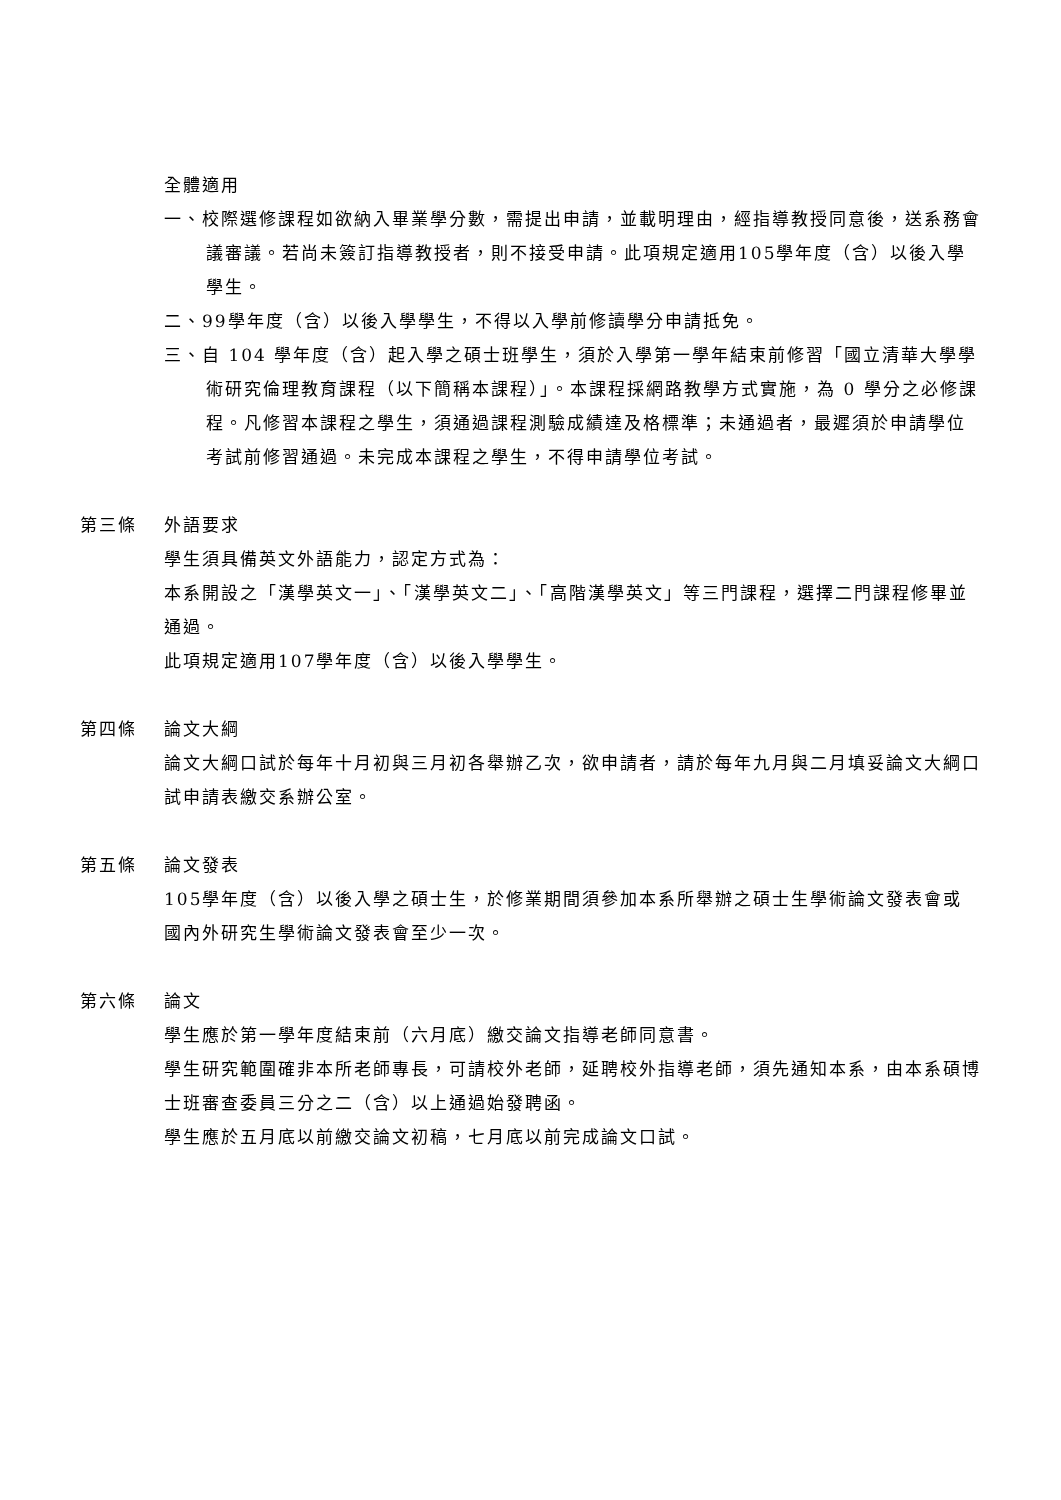全體適用
一、校際選修課程如欲納入畢業學分數，需提出申請，並載明理由，經指導教授同意後，送系務會議審議。若尚未簽訂指導教授者，則不接受申請。此項規定適用105學年度（含）以後入學學生。
二、99學年度（含）以後入學學生，不得以入學前修讀學分申請抵免。
三、自 104 學年度（含）起入學之碩士班學生，須於入學第一學年結束前修習「國立清華大學學術研究倫理教育課程（以下簡稱本課程）」。本課程採網路教學方式實施，為 0 學分之必修課程。凡修習本課程之學生，須通過課程測驗成績達及格標準；未通過者，最遲須於申請學位考試前修習通過。未完成本課程之學生，不得申請學位考試。
第三條 外語要求
學生須具備英文外語能力，認定方式為：
本系開設之「漢學英文一」、「漢學英文二」、「高階漢學英文」等三門課程，選擇二門課程修畢並通過。
此項規定適用107學年度（含）以後入學學生。
第四條 論文大綱
論文大綱口試於每年十月初與三月初各舉辦乙次，欲申請者，請於每年九月與二月填妥論文大綱口試申請表繳交系辦公室。
第五條 論文發表
105學年度（含）以後入學之碩士生，於修業期間須參加本系所舉辦之碩士生學術論文發表會或國內外研究生學術論文發表會至少一次。
第六條 論文
學生應於第一學年度結束前（六月底）繳交論文指導老師同意書。
學生研究範圍確非本所老師專長，可請校外老師，延聘校外指導老師，須先通知本系，由本系碩博士班審查委員三分之二（含）以上通過始發聘函。
學生應於五月底以前繳交論文初稿，七月底以前完成論文口試。